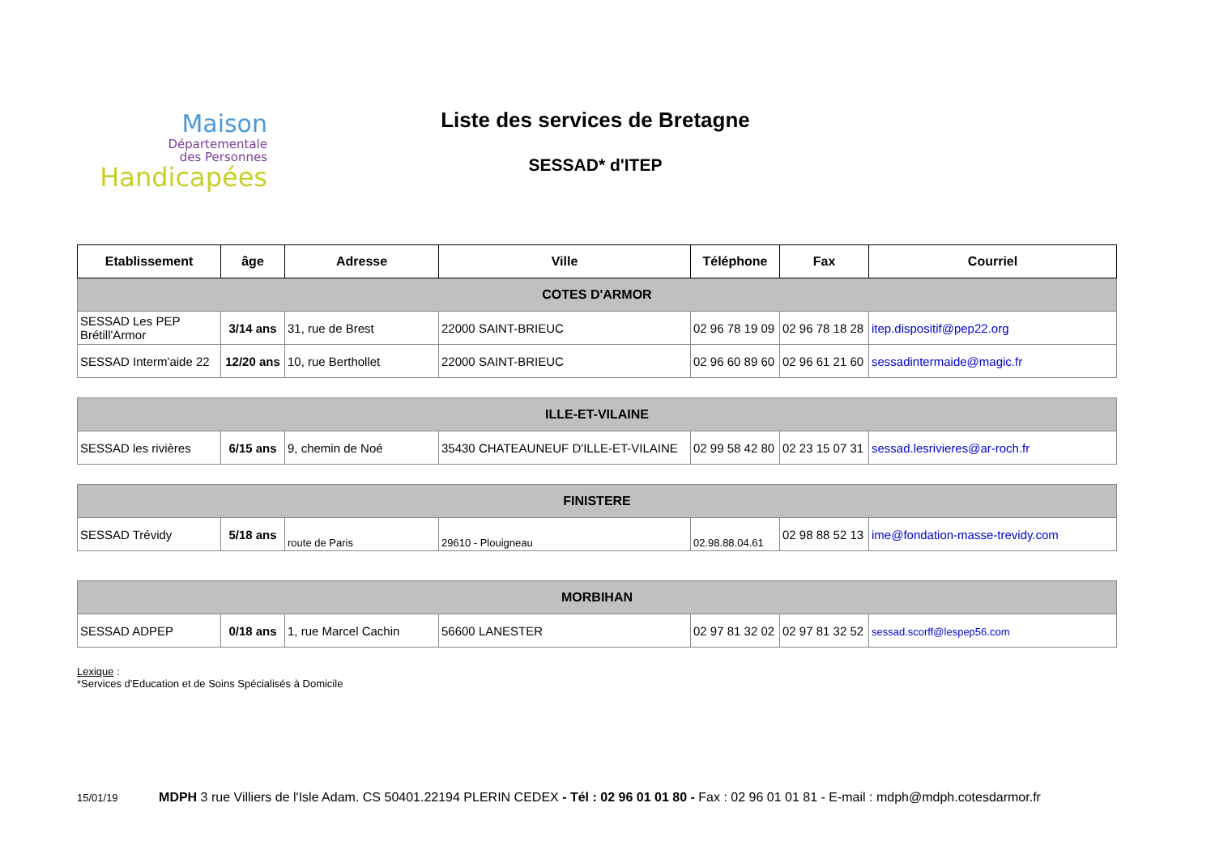Maison
Départementale
des Personnes
Handicapées
Liste des services de Bretagne
SESSAD* d'ITEP
| Etablissement | âge | Adresse | Ville | Téléphone | Fax | Courriel |
| --- | --- | --- | --- | --- | --- | --- |
| COTES D'ARMOR | | | | | | |
| SESSAD Les PEP Brétill'Armor | 3/14 ans | 31, rue de Brest | 22000 SAINT-BRIEUC | 02 96 78 19 09 | 02 96 78 18 28 | itep.dispositif@pep22.org |
| SESSAD Interm'aide 22 | 12/20 ans | 10, rue Berthollet | 22000 SAINT-BRIEUC | 02 96 60 89 60 | 02 96 61 21 60 | sessadintermaide@magic.fr |
| ILLE-ET-VILAINE | | | | | | |
| SESSAD les rivières | 6/15 ans | 9, chemin de Noé | 35430 CHATEAUNEUF D'ILLE-ET-VILAINE | 02 99 58 42 80 | 02 23 15 07 31 | sessad.lesrivieres@ar-roch.fr |
| FINISTERE | | | | | | |
| SESSAD Trévidy | 5/18 ans | route de Paris | 29610 - Plouigneau | 02.98.88.04.61 | 02 98 88 52 13 | ime@fondation-masse-trevidy.com |
| MORBIHAN | | | | | | |
| SESSAD ADPEP | 0/18 ans | 1, rue Marcel Cachin | 56600 LANESTER | 02 97 81 32 02 | 02 97 81 32 52 | sessad.scorff@lespep56.com |
Lexique :
*Services d'Education et de Soins Spécialisés à Domicile
15/01/19 MDPH 3 rue Villiers de l'Isle Adam. CS 50401.22194 PLERIN CEDEX - Tél : 02 96 01 01 80 - Fax : 02 96 01 01 81 - E-mail : mdph@mdph.cotesdarmor.fr